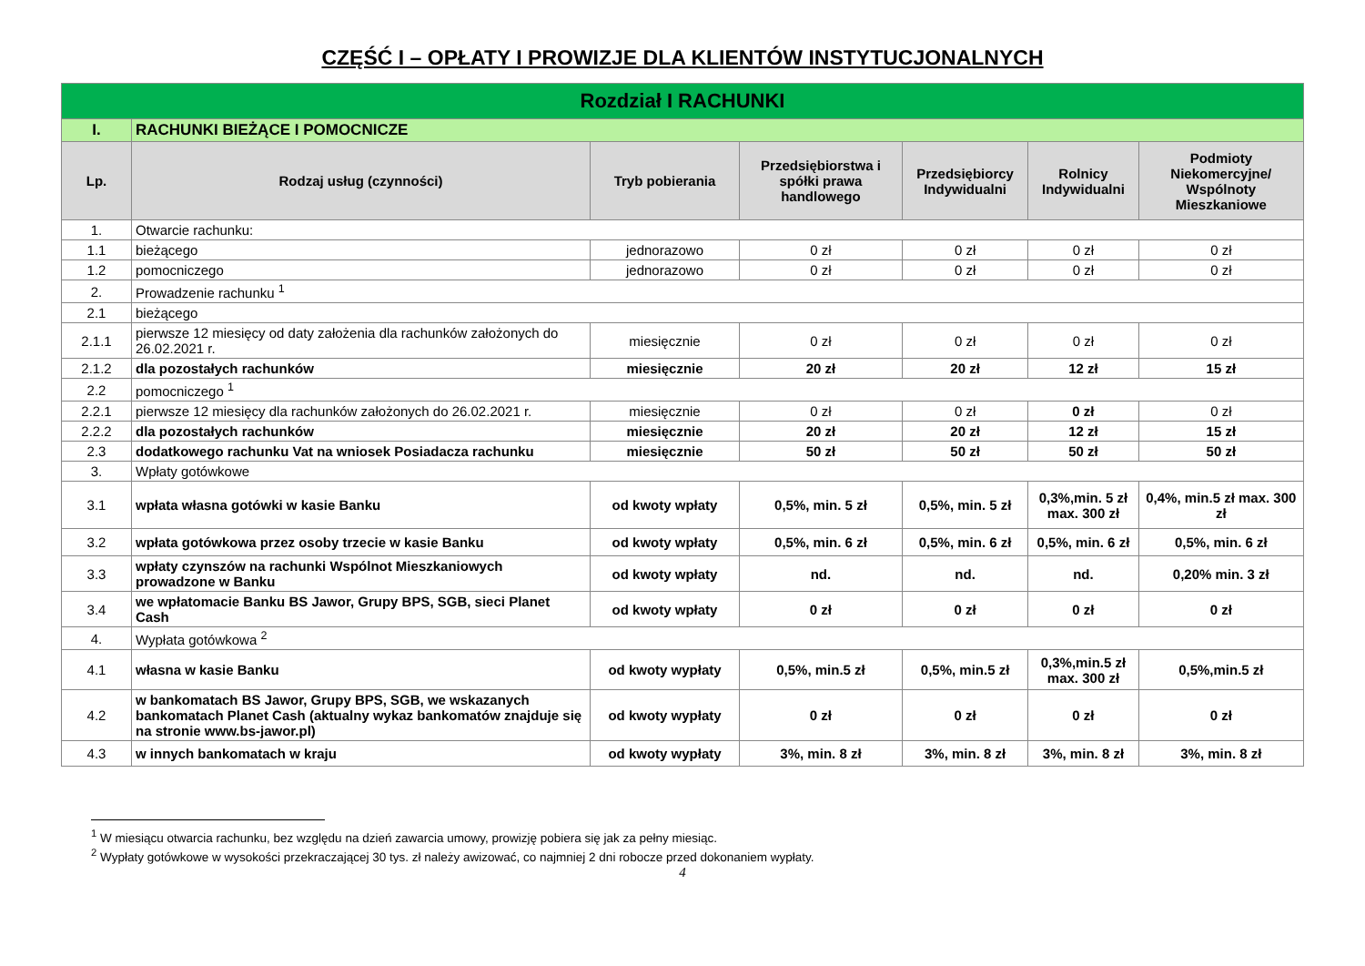CZĘŚĆ I – OPŁATY I PROWIZJE DLA KLIENTÓW INSTYTUCJONALNYCH
| Rozdział I RACHUNKI | | | | | | |
| I. | RACHUNKI BIEŻĄCE I POMOCNICZE | | | | | |
| Lp. | Rodzaj usług (czynności) | Tryb pobierania | Przedsiębiorstwa i spółki prawa handlowego | Przedsiębiorcy Indywidualni | Rolnicy Indywidualni | Podmioty Niekomercyjne/ Wspólnoty Mieszkaniowe |
| 1. | Otwarcie rachunku: | | | | | |
| 1.1 | bieżącego | jednorazowo | 0 zł | 0 zł | 0 zł | 0 zł |
| 1.2 | pomocniczego | jednorazowo | 0 zł | 0 zł | 0 zł | 0 zł |
| 2. | Prowadzenie rachunku <sup>1</sup> | | | | | |
| 2.1 | bieżącego | | | | | |
| 2.1.1 | pierwsze 12 miesięcy od daty założenia dla rachunków założonych do 26.02.2021 r. | miesięcznie | 0 zł | 0 zł | 0 zł | 0 zł |
| 2.1.2 | dla pozostałych rachunków | miesięcznie | 20 zł | 20 zł | 12 zł | 15 zł |
| 2.2 | pomocniczego <sup>1</sup> | | | | | |
| 2.2.1 | pierwsze 12 miesięcy dla rachunków założonych do 26.02.2021 r. | miesięcznie | 0 zł | 0 zł | 0 zł | 0 zł |
| 2.2.2 | dla pozostałych rachunków | miesięcznie | 20 zł | 20 zł | 12 zł | 15 zł |
| 2.3 | dodatkowego rachunku Vat na wniosek Posiadacza rachunku | miesięcznie | 50 zł | 50 zł | 50 zł | 50 zł |
| 3. | Wpłaty gotówkowe | | | | | |
| 3.1 | wpłata własna gotówki w kasie Banku | od kwoty wpłaty | 0,5%, min. 5 zł | 0,5%, min. 5 zł | 0,3%,min. 5 zł max. 300 zł | 0,4%, min.5 zł max. 300 zł |
| 3.2 | wpłata gotówkowa przez osoby trzecie w kasie Banku | od kwoty wpłaty | 0,5%, min. 6 zł | 0,5%, min. 6 zł | 0,5%, min. 6 zł | 0,5%, min. 6 zł |
| 3.3 | wpłaty czynszów na rachunki Wspólnot Mieszkaniowych prowadzone w Banku | od kwoty wpłaty | nd. | nd. | nd. | 0,20% min. 3 zł |
| 3.4 | we wpłatomacie Banku BS Jawor, Grupy BPS, SGB, sieci Planet Cash | od kwoty wpłaty | 0 zł | 0 zł | 0 zł | 0 zł |
| 4. | Wypłata gotówkowa <sup>2</sup> | | | | | |
| 4.1 | własna w kasie Banku | od kwoty wypłaty | 0,5%, min.5 zł | 0,5%, min.5 zł | 0,3%,min.5 zł max. 300 zł | 0,5%,min.5 zł |
| 4.2 | w bankomatach BS Jawor, Grupy BPS, SGB, we wskazanych bankomatach Planet Cash (aktualny wykaz bankomatów znajduje się na stronie www.bs-jawor.pl) | od kwoty wypłaty | 0 zł | 0 zł | 0 zł | 0 zł |
| 4.3 | w innych bankomatach w kraju | od kwoty wypłaty | 3%, min. 8 zł | 3%, min. 8 zł | 3%, min. 8 zł | 3%, min. 8 zł |
<sup>1</sup> W miesiącu otwarcia rachunku, bez względu na dzień zawarcia umowy, prowizję pobiera się jak za pełny miesiąc.
<sup>2</sup> Wypłaty gotówkowe w wysokości przekraczającej 30 tys. zł należy awizować, co najmniej 2 dni robocze przed dokonaniem wypłaty.
4